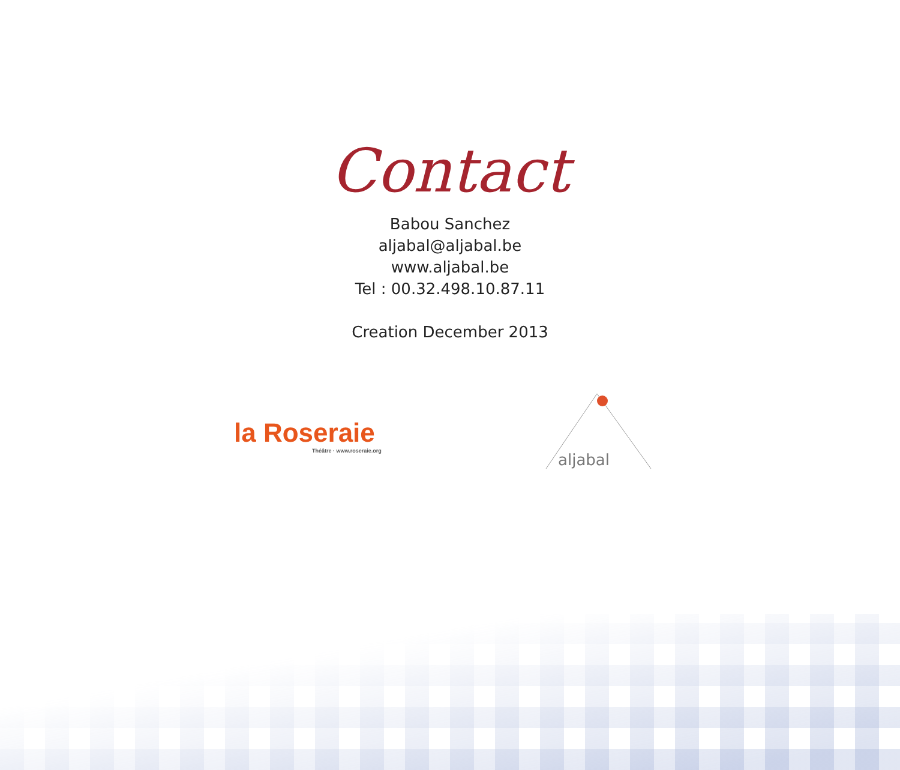Contact
Babou Sanchez
aljabal@aljabal.be
www.aljabal.be
Tel : 00.32.498.10.87.11
Creation December 2013
la Roseraie
Théâtre · www.roseraie.org
aljabal